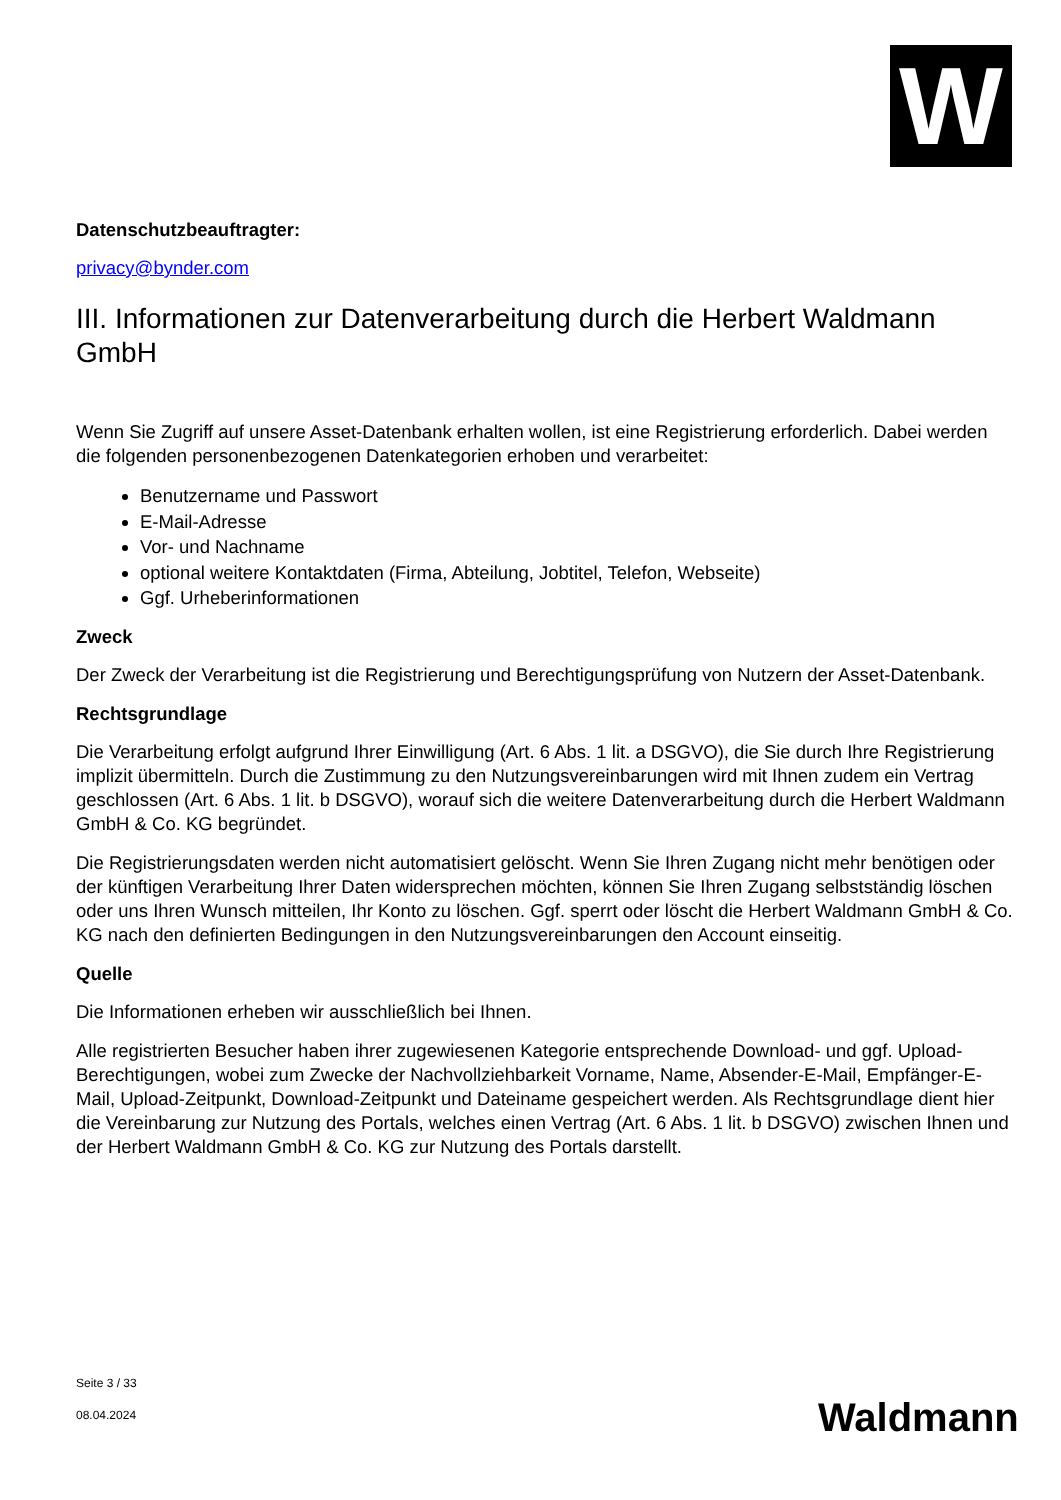W
Datenschutzbeauftragter:
privacy@bynder.com
III. Informationen zur Datenverarbeitung durch die Herbert Waldmann GmbH
Wenn Sie Zugriff auf unsere Asset-Datenbank erhalten wollen, ist eine Registrierung erforderlich. Dabei werden die folgenden personenbezogenen Datenkategorien erhoben und verarbeitet:
Benutzername und Passwort
E-Mail-Adresse
Vor- und Nachname
optional weitere Kontaktdaten (Firma, Abteilung, Jobtitel, Telefon, Webseite)
Ggf. Urheberinformationen
Zweck
Der Zweck der Verarbeitung ist die Registrierung und Berechtigungsprüfung von Nutzern der Asset-Datenbank.
Rechtsgrundlage
Die Verarbeitung erfolgt aufgrund Ihrer Einwilligung (Art. 6 Abs. 1 lit. a DSGVO), die Sie durch Ihre Registrierung implizit übermitteln. Durch die Zustimmung zu den Nutzungsvereinbarungen wird mit Ihnen zudem ein Vertrag geschlossen (Art. 6 Abs. 1 lit. b DSGVO), worauf sich die weitere Datenverarbeitung durch die Herbert Waldmann GmbH & Co. KG begründet.
Die Registrierungsdaten werden nicht automatisiert gelöscht. Wenn Sie Ihren Zugang nicht mehr benötigen oder der künftigen Verarbeitung Ihrer Daten widersprechen möchten, können Sie Ihren Zugang selbstständig löschen oder uns Ihren Wunsch mitteilen, Ihr Konto zu löschen. Ggf. sperrt oder löscht die Herbert Waldmann GmbH & Co. KG nach den definierten Bedingungen in den Nutzungsvereinbarungen den Account einseitig.
Quelle
Die Informationen erheben wir ausschließlich bei Ihnen.
Alle registrierten Besucher haben ihrer zugewiesenen Kategorie entsprechende Download- und ggf. Upload-Berechtigungen, wobei zum Zwecke der Nachvollziehbarkeit Vorname, Name, Absender-E-Mail, Empfänger-E-Mail, Upload-Zeitpunkt, Download-Zeitpunkt und Dateiname gespeichert werden. Als Rechtsgrundlage dient hier die Vereinbarung zur Nutzung des Portals, welches einen Vertrag (Art. 6 Abs. 1 lit. b DSGVO) zwischen Ihnen und der Herbert Waldmann GmbH & Co. KG zur Nutzung des Portals darstellt.
Seite 3 / 33
08.04.2024
Waldmann